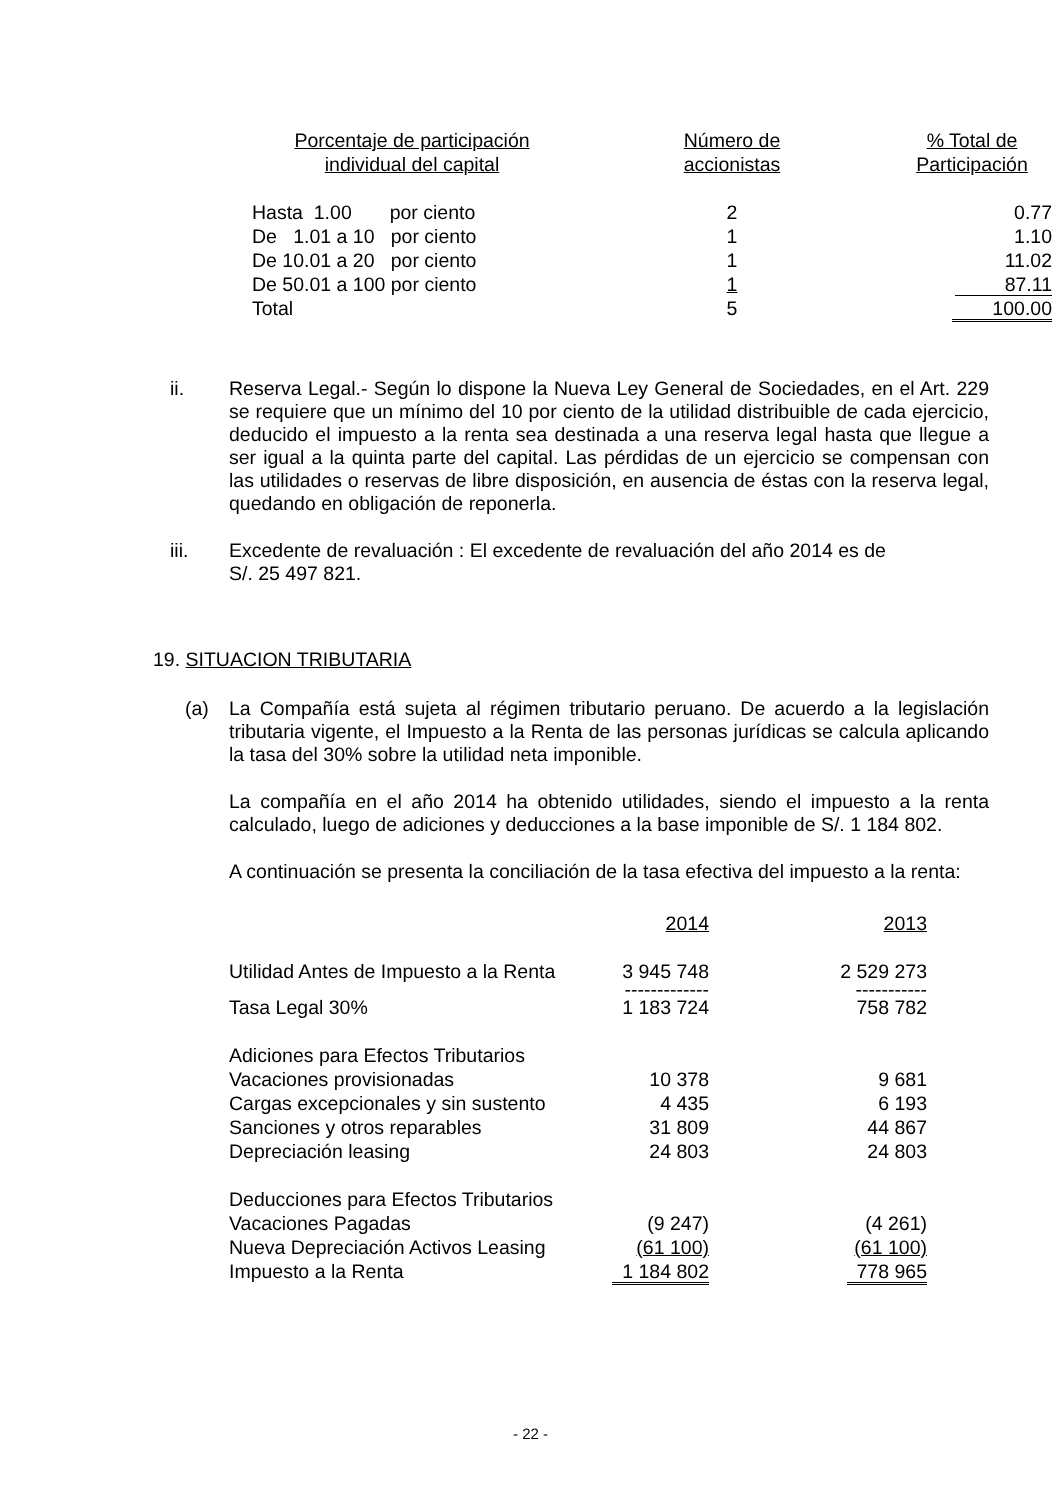| Porcentaje de participación individual del capital | Número de accionistas | % Total de Participación |
| --- | --- | --- |
| Hasta 1.00 por ciento | 2 | 0.77 |
| De 1.01 a 10 por ciento | 1 | 1.10 |
| De 10.01 a 20 por ciento | 1 | 11.02 |
| De 50.01 a 100 por ciento | 1 | 87.11 |
| Total | 5 | 100.00 |
ii. Reserva Legal.- Según lo dispone la Nueva Ley General de Sociedades, en el Art. 229 se requiere que un mínimo del 10 por ciento de la utilidad distribuible de cada ejercicio, deducido el impuesto a la renta sea destinada a una reserva legal hasta que llegue a ser igual a la quinta parte del capital. Las pérdidas de un ejercicio se compensan con las utilidades o reservas de libre disposición, en ausencia de éstas con la reserva legal, quedando en obligación de reponerla.
iii. Excedente de revaluación : El excedente de revaluación del año 2014 es de
S/. 25 497 821.
19. SITUACION TRIBUTARIA
(a) La Compañía está sujeta al régimen tributario peruano. De acuerdo a la legislación tributaria vigente, el Impuesto a la Renta de las personas jurídicas se calcula aplicando la tasa del 30% sobre la utilidad neta imponible.
La compañía en el año 2014 ha obtenido utilidades, siendo el impuesto a la renta calculado, luego de adiciones y deducciones a la base imponible de S/. 1 184 802.
A continuación se presenta la conciliación de la tasa efectiva del impuesto a la renta:
| | 2014 | 2013 |
| Utilidad Antes de Impuesto a la Renta | 3 945 748 | 2 529 273 |
| | ------------- | ----------- |
| Tasa Legal 30% | 1 183 724 | 758 782 |
| Adiciones para Efectos Tributarios | | |
| Vacaciones provisionadas | 10 378 | 9 681 |
| Cargas excepcionales y sin sustento | 4 435 | 6 193 |
| Sanciones y otros reparables | 31 809 | 44 867 |
| Depreciación leasing | 24 803 | 24 803 |
| Deducciones para Efectos Tributarios | | |
| Vacaciones Pagadas | (9 247) | (4 261) |
| Nueva Depreciación Activos Leasing | (61 100) | (61 100) |
| Impuesto a la Renta | 1 184 802 | 778 965 |
- 22 -